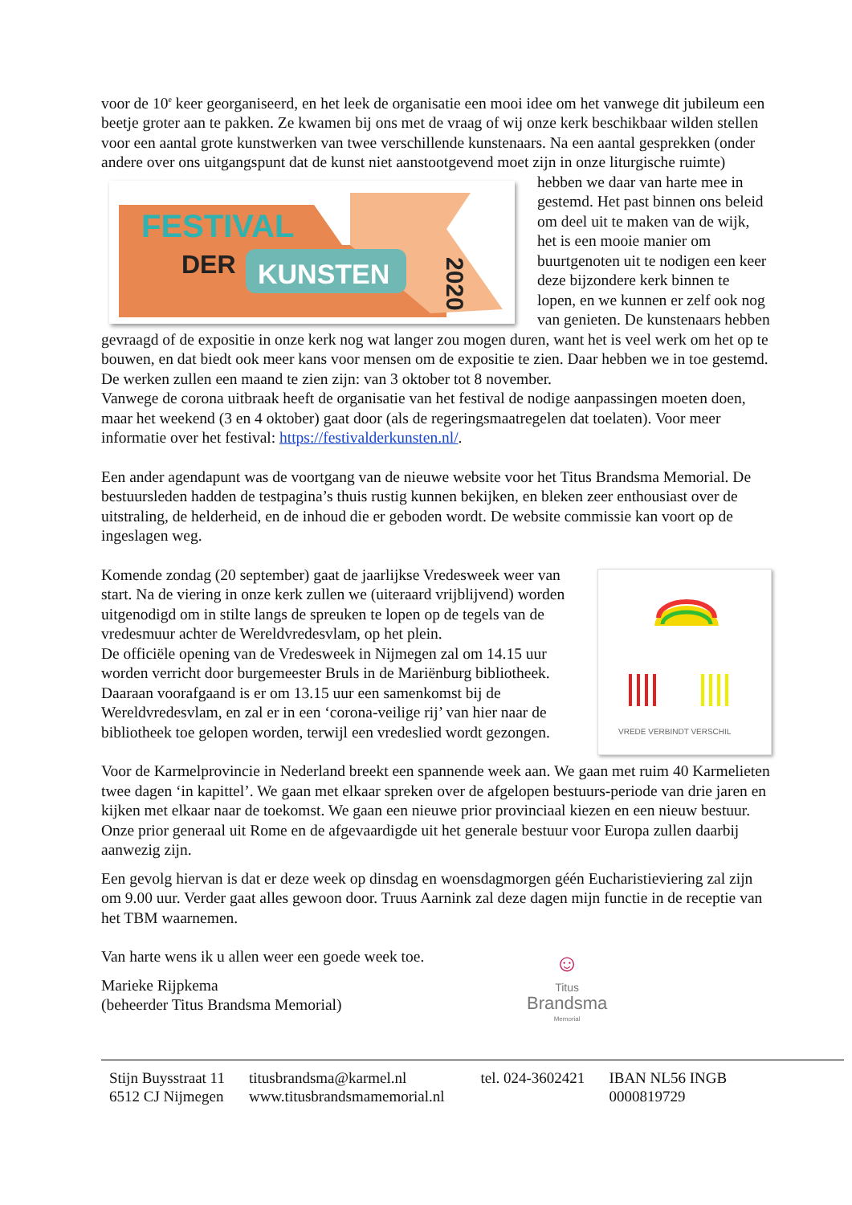voor de 10<sup>e</sup> keer georganiseerd, en het leek de organisatie een mooi idee om het vanwege dit jubileum een beetje groter aan te pakken. Ze kwamen bij ons met de vraag of wij onze kerk beschikbaar wilden stellen voor een aantal grote kunstwerken van twee verschillende kunstenaars. Na een aantal gesprekken (onder andere over ons uitgangspunt dat de kunst niet
FESTIVAL
DER
KUNSTEN
2020
aanstootgevend moet zijn in onze liturgische ruimte) hebben we daar van harte mee in gestemd. Het past binnen ons beleid om deel uit te maken van de wijk, het is een mooie manier om buurtgenoten uit te nodigen een keer deze bijzondere kerk binnen te lopen, en we kunnen er zelf ook nog van genieten. De kunstenaars hebben gevraagd of de expositie in onze kerk nog wat langer zou mogen duren, want het is veel werk om het op te bouwen, en dat biedt ook meer kans voor mensen om de expositie te zien. Daar hebben we in toe gestemd. De werken zullen een maand te zien zijn: van 3 oktober tot 8 november.
Vanwege de corona uitbraak heeft de organisatie van het festival de nodige aanpassingen moeten doen, maar het weekend (3 en 4 oktober) gaat door (als de regeringsmaatregelen dat toelaten). Voor meer informatie over het festival: https://festivalderkunsten.nl/.
Een ander agendapunt was de voortgang van de nieuwe website voor het Titus Brandsma Memorial. De bestuursleden hadden de testpagina’s thuis rustig kunnen bekijken, en bleken zeer enthousiast over de uitstraling, de helderheid, en de inhoud die er geboden wordt. De website commissie kan voort op de ingeslagen weg.
VREDE VERBINDT VERSCHIL
Komende zondag (20 september) gaat de jaarlijkse Vredesweek weer van start. Na de viering in onze kerk zullen we (uiteraard vrijblijvend) worden uitgenodigd om in stilte langs de spreuken te lopen op de tegels van de vredesmuur achter de Wereldvredesvlam, op het plein.
De officiële opening van de Vredesweek in Nijmegen zal om 14.15 uur worden verricht door burgemeester Bruls in de Mariënburg bibliotheek. Daaraan voorafgaand is er om 13.15 uur een samenkomst bij de Wereldvredesvlam, en zal er in een ‘corona-veilige rij’ van hier naar de bibliotheek toe gelopen worden, terwijl een vredeslied wordt gezongen.
Voor de Karmelprovincie in Nederland breekt een spannende week aan. We gaan met ruim 40 Karmelieten twee dagen ‘in kapittel’. We gaan met elkaar spreken over de afgelopen bestuurs-periode van drie jaren en kijken met elkaar naar de toekomst. We gaan een nieuwe prior provinciaal kiezen en een nieuw bestuur. Onze prior generaal uit Rome en de afgevaardigde uit het generale bestuur voor Europa zullen daarbij aanwezig zijn.
Een gevolg hiervan is dat er deze week op dinsdag en woensdagmorgen géén Eucharistieviering zal zijn om 9.00 uur. Verder gaat alles gewoon door. Truus Aarnink zal deze dagen mijn functie in de receptie van het TBM waarnemen.
Van harte wens ik u allen weer een goede week toe.
Marieke Rijpkema
(beheerder Titus Brandsma Memorial)
☺
Titus
Brandsma
Memorial
Stijn Buysstraat 11
6512 CJ Nijmegen
titusbrandsma@karmel.nl
www.titusbrandsmamemorial.nl
tel. 024-3602421 IBAN NL56 INGB
0000819729